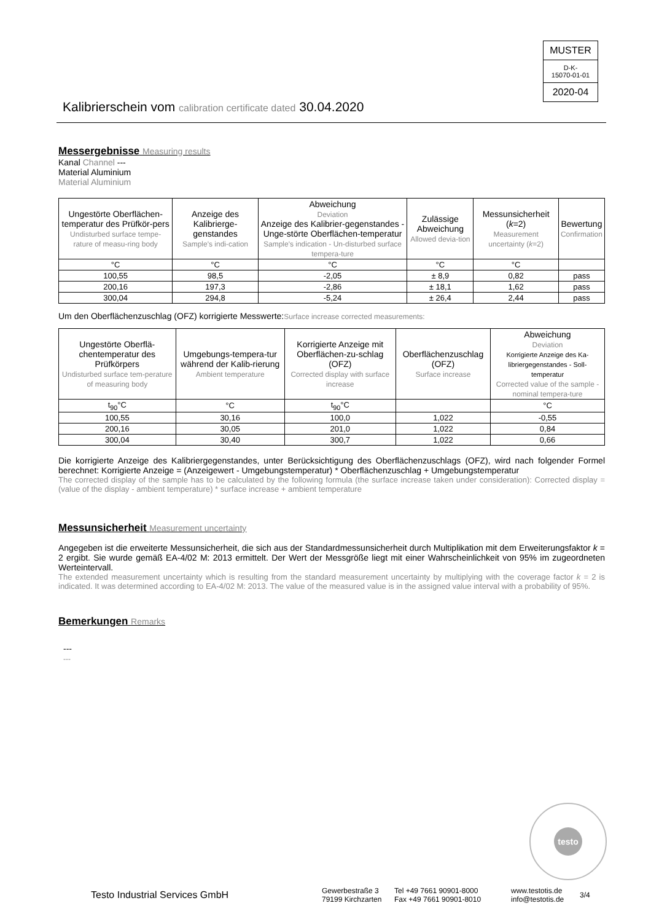MUSTER
D-K-
15070-01-01
2020-04
Kalibrierschein vom calibration certificate dated 30.04.2020
Messergebnisse Measuring results
Kanal Channel ---
Material Aluminium
Material Aluminium
| Ungestörte Oberflächen-temperatur des Prüfkör-pers Undisturbed surface tempe-rature of measu-ring body | Anzeige des Kalibrierge-genstandes Sample's indi-cation | Abweichung Deviation Anzeige des Kalibrier-gegenstandes - Unge-störte Oberflächen-temperatur Sample's indication - Un-disturbed surface tempera-ture | Zulässige Abweichung Allowed devia-tion | Messunsicherheit ( k =2) Measurement uncertainty ( k =2) | Bewertung Confirmation |
| --- | --- | --- | --- | --- | --- |
| °C | °C | °C | °C | °C | |
| 100,55 | 98,5 | -2,05 | ± 8,9 | 0,82 | pass |
| 200,16 | 197,3 | -2,86 | ± 18,1 | 1,62 | pass |
| 300,04 | 294,8 | -5,24 | ± 26,4 | 2,44 | pass |
Um den Oberflächenzuschlag (OFZ) korrigierte Messwerte:Surface increase corrected measurements:
| Ungestörte Oberflä-chentemperatur des Prüfkörpers Undisturbed surface tem-perature of measuring body | Umgebungs-tempera-tur während der Kalib-rierung Ambient temperature | Korrigierte Anzeige mit Oberflächen-zu-schlag (OFZ) Corrected display with surface increase | Oberflächenzuschlag (OFZ) Surface increase | Abweichung Deviation Korrigierte Anzeige des Ka-libriergegenstandes - Soll-temperatur Corrected value of the sample - nominal tempera-ture |
| --- | --- | --- | --- | --- |
| t<sub>90</sub>°C | °C | t<sub>90</sub>°C | | °C |
| 100,55 | 30,16 | 100,0 | 1,022 | -0,55 |
| 200,16 | 30,05 | 201,0 | 1,022 | 0,84 |
| 300,04 | 30,40 | 300,7 | 1,022 | 0,66 |
Die korrigierte Anzeige des Kalibriergegenstandes, unter Berücksichtigung des Oberflächenzuschlags (OFZ), wird nach folgender Formel berechnet: Korrigierte Anzeige = (Anzeigewert - Umgebungstemperatur) * Oberflächenzuschlag + Umgebungstemperatur
The corrected display of the sample has to be calculated by the following formula (the surface increase taken under consideration): Corrected display = (value of the display - ambient temperature) * surface increase + ambient temperature
Messunsicherheit Measurement uncertainty
Angegeben ist die erweiterte Messunsicherheit, die sich aus der Standardmessunsicherheit durch Multiplikation mit dem Erweiterungsfaktor k = 2 ergibt. Sie wurde gemäß EA-4/02 M: 2013 ermittelt. Der Wert der Messgröße liegt mit einer Wahrscheinlichkeit von 95% im zugeordneten Werteintervall.
The extended measurement uncertainty which is resulting from the standard measurement uncertainty by multiplying with the coverage factor k = 2 is indicated. It was determined according to EA-4/02 M: 2013. The value of the measured value is in the assigned value interval with a probability of 95%.
Bemerkungen Remarks
---
---
testo
Testo Industrial Services GmbH
Gewerbestraße 3
79199 Kirchzarten
Tel +49 7661 90901-8000
Fax +49 7661 90901-8010
www.testotis.de
info@testotis.de
3/4